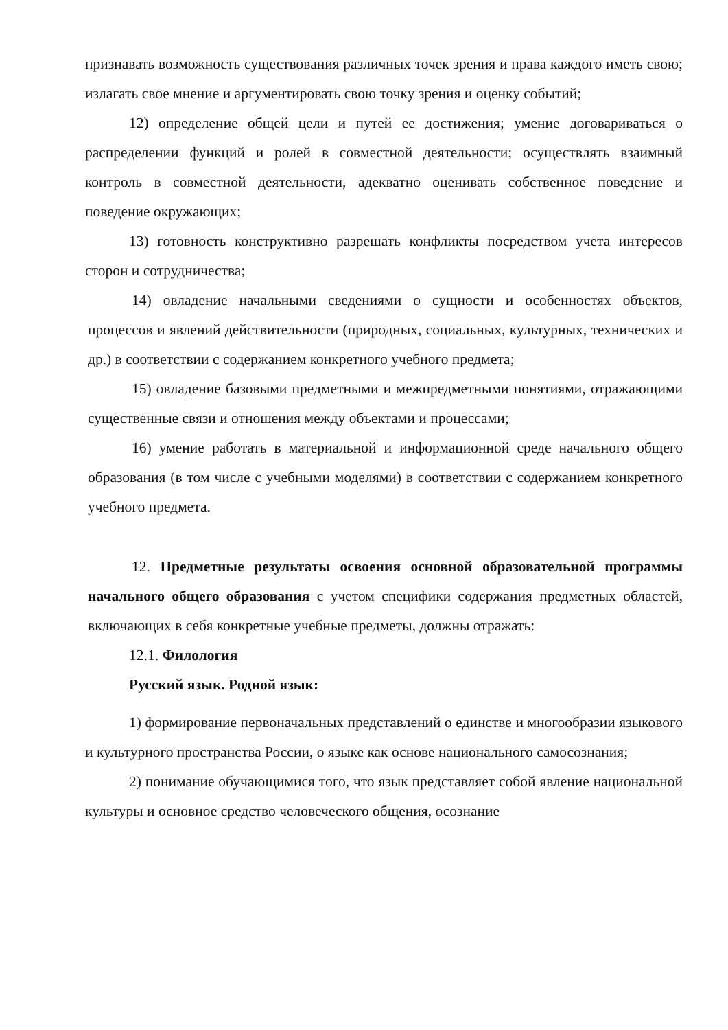признавать возможность существования различных точек зрения и права каждого иметь свою; излагать свое мнение и аргументировать свою точку зрения и оценку событий;
12) определение общей цели и путей ее достижения; умение договариваться о распределении функций и ролей в совместной деятельности; осуществлять взаимный контроль в совместной деятельности, адекватно оценивать собственное поведение и поведение окружающих;
13) готовность конструктивно разрешать конфликты посредством учета интересов сторон и сотрудничества;
14) овладение начальными сведениями о сущности и особенностях объектов, процессов и явлений действительности (природных, социальных, культурных, технических и др.) в соответствии с содержанием конкретного учебного предмета;
15) овладение базовыми предметными и межпредметными понятиями, отражающими существенные связи и отношения между объектами и процессами;
16) умение работать в материальной и информационной среде начального общего образования (в том числе с учебными моделями) в соответствии с содержанием конкретного учебного предмета.
12. Предметные результаты освоения основной образовательной программы начального общего образования с учетом специфики содержания предметных областей, включающих в себя конкретные учебные предметы, должны отражать:
12.1. Филология
Русский язык. Родной язык:
1) формирование первоначальных представлений о единстве и многообразии языкового и культурного пространства России, о языке как основе национального самосознания;
2) понимание обучающимися того, что язык представляет собой явление национальной культуры и основное средство человеческого общения, осознание